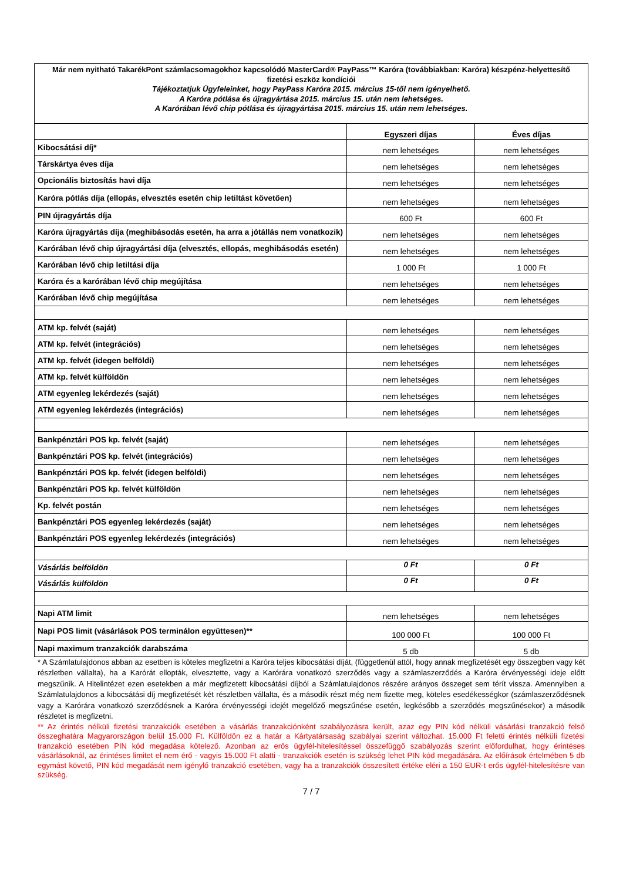Már nem nyitható TakarékPont számlacsomagokhoz kapcsolódó MasterCard® PayPass™ Karóra (továbbiakban: Karóra) készpénz-helyettesítő fizetési eszköz kondíciói
Tájékoztatjuk Ügyfeleinket, hogy PayPass Karóra 2015. március 15-től nem igényelhető.
A Karóra pótlása és újragyártása 2015. március 15. után nem lehetséges.
A Karórában lévő chip pótlása és újragyártása 2015. március 15. után nem lehetséges.
| | Egyszeri díjas | Éves díjas |
| --- | --- | --- |
| Kibocsátási díj* | nem lehetséges | nem lehetséges |
| Társkártya éves díja | nem lehetséges | nem lehetséges |
| Opcionális biztosítás havi díja | nem lehetséges | nem lehetséges |
| Karóra pótlás díja (ellopás, elvesztés esetén chip letiltást követően) | nem lehetséges | nem lehetséges |
| PIN újragyártás díja | 600 Ft | 600 Ft |
| Karóra újragyártás díja (meghibásodás esetén, ha arra a jótállás nem vonatkozik) | nem lehetséges | nem lehetséges |
| Karórában lévő chip újragyártási díja (elvesztés, ellopás, meghibásodás esetén) | nem lehetséges | nem lehetséges |
| Karórában lévő chip letiltási díja | 1 000 Ft | 1 000 Ft |
| Karóra és a karórában lévő chip megújítása | nem lehetséges | nem lehetséges |
| Karórában lévő chip megújítása | nem lehetséges | nem lehetséges |
| ATM kp. felvét (saját) | nem lehetséges | nem lehetséges |
| ATM kp. felvét (integrációs) | nem lehetséges | nem lehetséges |
| ATM kp. felvét (idegen belföldi) | nem lehetséges | nem lehetséges |
| ATM kp. felvét külföldön | nem lehetséges | nem lehetséges |
| ATM egyenleg lekérdezés (saját) | nem lehetséges | nem lehetséges |
| ATM egyenleg lekérdezés (integrációs) | nem lehetséges | nem lehetséges |
| Bankpénztári POS kp. felvét (saját) | nem lehetséges | nem lehetséges |
| Bankpénztári POS kp. felvét (integrációs) | nem lehetséges | nem lehetséges |
| Bankpénztári POS kp. felvét (idegen belföldi) | nem lehetséges | nem lehetséges |
| Bankpénztári POS kp. felvét külföldön | nem lehetséges | nem lehetséges |
| Kp. felvét postán | nem lehetséges | nem lehetséges |
| Bankpénztári POS egyenleg lekérdezés (saját) | nem lehetséges | nem lehetséges |
| Bankpénztári POS egyenleg lekérdezés (integrációs) | nem lehetséges | nem lehetséges |
| Vásárlás belföldön | 0 Ft | 0 Ft |
| Vásárlás külföldön | 0 Ft | 0 Ft |
| Napi ATM limit | nem lehetséges | nem lehetséges |
| Napi POS limit (vásárlások POS terminálon együttesen)** | 100 000 Ft | 100 000 Ft |
| Napi maximum tranzakciók darabszáma | 5 db | 5 db |
* A Számlatulajdonos abban az esetben is köteles megfizetni a Karóra teljes kibocsátási díját, (függetlenül attól, hogy annak megfizetését egy összegben vagy két részletben vállalta), ha a Karórát ellopták, elvesztette, vagy a Karórára vonatkozó szerződés vagy a számlaszerződés a Karóra érvényességi ideje előtt megszűnik. A Hitelintézet ezen esetekben a már megfizetett kibocsátási díjból a Számlatulajdonos részére arányos összeget sem térít vissza. Amennyiben a Számlatulajdonos a kibocsátási díj megfizetését két részletben vállalta, és a második részt még nem fizette meg, köteles esedékességkor (számlaszerződésnek vagy a Karórára vonatkozó szerződésnek a Karóra érvényességi idejét megelőző megszűnése esetén, legkésőbb a szerződés megszűnésekor) a második részletet is megfizetni.
** Az érintés nélküli fizetési tranzakciók esetében a vásárlás tranzakciónként szabályozásra került, azaz egy PIN kód nélküli vásárlási tranzakció felső összeghatára Magyarországon belül 15.000 Ft. Külföldön ez a határ a Kártyatársaság szabályai szerint változhat. 15.000 Ft feletti érintés nélküli fizetési tranzakció esetében PIN kód megadása kötelező. Azonban az erős ügyfél-hitelesítéssel összefüggő szabályozás szerint előfordulhat, hogy érintéses vásárlásoknál, az érintéses limitet el nem érő - vagyis 15.000 Ft alatti - tranzakciók esetén is szükség lehet PIN kód megadására. Az előírások értelmében 5 db egymást követő, PIN kód megadását nem igénylő tranzakció esetében, vagy ha a tranzakciók összesített értéke eléri a 150 EUR-t erős ügyfél-hitelesítésre van szükség.
7 / 7